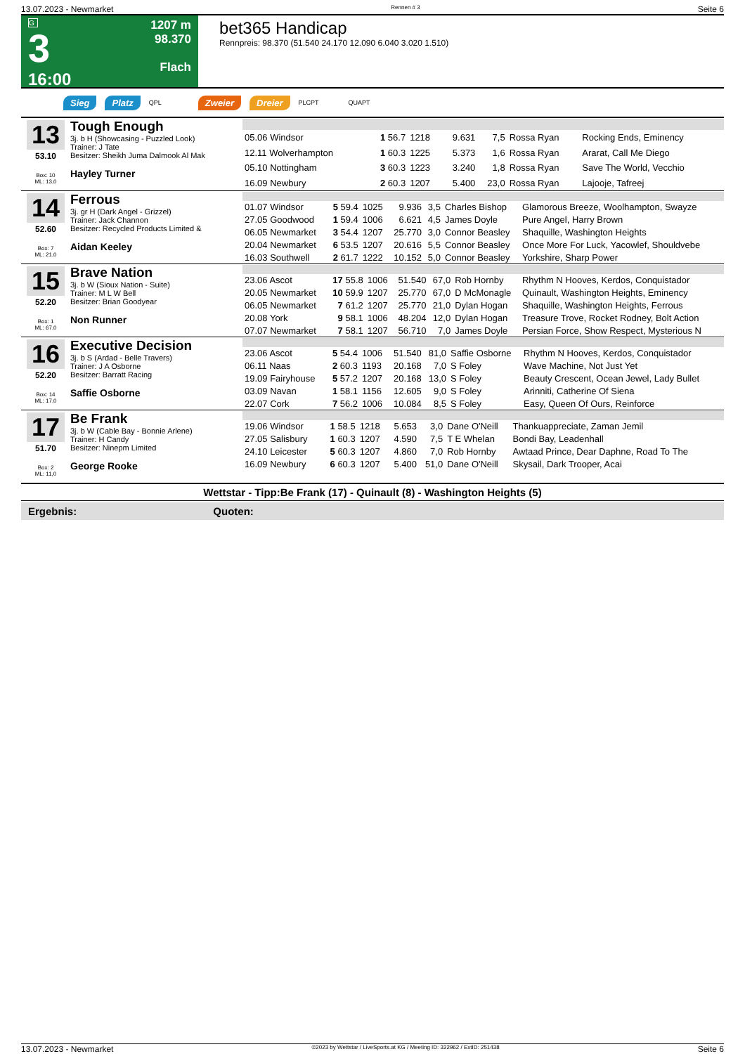13.07.2023 - Newmarket Rennen # 3 Seite 6
G
3
16:00
1207 m
98.370
Flach
bet365 Handicap
Rennpreis: 98.370 (51.540 24.170 12.090 6.040 3.020 1.510)
Sieg Platz QPL Zweier Dreier PLCPT QUAPT
13
53.10
Box: 10
ML: 13,0
Tough Enough
3j. b H (Showcasing - Puzzled Look)
Trainer: J Tate
Besitzer: Sheikh Juma Dalmook Al Mak
Hayley Turner
| 05.06 Windsor | 1 56.7 | 1218 | 9.631 | 7,5 | Rossa Ryan | Rocking Ends, Eminency |
| 12.11 Wolverhampton | 1 60.3 | 1225 | 5.373 | 1,6 | Rossa Ryan | Ararat, Call Me Diego |
| 05.10 Nottingham | 3 60.3 | 1223 | 3.240 | 1,8 | Rossa Ryan | Save The World, Vecchio |
| 16.09 Newbury | 2 60.3 | 1207 | 5.400 | 23,0 | Rossa Ryan | Lajooje, Tafreej |
14
52.60
Box: 7
ML: 21,0
Ferrous
3j. gr H (Dark Angel - Grizzel)
Trainer: Jack Channon
Besitzer: Recycled Products Limited &
Aidan Keeley
| 01.07 Windsor | 5 59.4 | 1025 | 9.936 | 3,5 | Charles Bishop | Glamorous Breeze, Woolhampton, Swayze |
| 27.05 Goodwood | 1 59.4 | 1006 | 6.621 | 4,5 | James Doyle | Pure Angel, Harry Brown |
| 06.05 Newmarket | 3 54.4 | 1207 | 25.770 | 3,0 | Connor Beasley | Shaquille, Washington Heights |
| 20.04 Newmarket | 6 53.5 | 1207 | 20.616 | 5,5 | Connor Beasley | Once More For Luck, Yacowlef, Shouldvebe |
| 16.03 Southwell | 2 61.7 | 1222 | 10.152 | 5,0 | Connor Beasley | Yorkshire, Sharp Power |
15
52.20
Box: 1
ML: 67,0
Brave Nation
3j. b W (Sioux Nation - Suite)
Trainer: M L W Bell
Besitzer: Brian Goodyear
Non Runner
| 23.06 Ascot | 17 55.8 | 1006 | 51.540 | 67,0 | Rob Hornby | Rhythm N Hooves, Kerdos, Conquistador |
| 20.05 Newmarket | 10 59.9 | 1207 | 25.770 | 67,0 | D McMonagle | Quinault, Washington Heights, Eminency |
| 06.05 Newmarket | 7 61.2 | 1207 | 25.770 | 21,0 | Dylan Hogan | Shaquille, Washington Heights, Ferrous |
| 20.08 York | 9 58.1 | 1006 | 48.204 | 12,0 | Dylan Hogan | Treasure Trove, Rocket Rodney, Bolt Action |
| 07.07 Newmarket | 7 58.1 | 1207 | 56.710 | 7,0 | James Doyle | Persian Force, Show Respect, Mysterious N |
16
52.20
Box: 14
ML: 17,0
Executive Decision
3j. b S (Ardad - Belle Travers)
Trainer: J A Osborne
Besitzer: Barratt Racing
Saffie Osborne
| 23.06 Ascot | 5 54.4 | 1006 | 51.540 | 81,0 | Saffie Osborne | Rhythm N Hooves, Kerdos, Conquistador |
| 06.11 Naas | 2 60.3 | 1193 | 20.168 | 7,0 | S Foley | Wave Machine, Not Just Yet |
| 19.09 Fairyhouse | 5 57.2 | 1207 | 20.168 | 13,0 | S Foley | Beauty Crescent, Ocean Jewel, Lady Bullet |
| 03.09 Navan | 1 58.1 | 1156 | 12.605 | 9,0 | S Foley | Arinniti, Catherine Of Siena |
| 22.07 Cork | 7 56.2 | 1006 | 10.084 | 8,5 | S Foley | Easy, Queen Of Ours, Reinforce |
17
51.70
Box: 2
ML: 11,0
Be Frank
3j. b W (Cable Bay - Bonnie Arlene)
Trainer: H Candy
Besitzer: Ninepm Limited
George Rooke
| 19.06 Windsor | 1 58.5 | 1218 | 5.653 | 3,0 | Dane O'Neill | Thankuappreciate, Zaman Jemil |
| 27.05 Salisbury | 1 60.3 | 1207 | 4.590 | 7,5 | T E Whelan | Bondi Bay, Leadenhall |
| 24.10 Leicester | 5 60.3 | 1207 | 4.860 | 7,0 | Rob Hornby | Awtaad Prince, Dear Daphne, Road To The |
| 16.09 Newbury | 6 60.3 | 1207 | 5.400 | 51,0 | Dane O'Neill | Skysail, Dark Trooper, Acai |
Wettstar - Tipp:Be Frank (17) - Quinault (8) - Washington Heights (5)
Ergebnis: Quoten:
13.07.2023 - Newmarket ©2023 by Wettstar / LiveSports.at KG / Meeting ID: 322962 / ExtID: 251438 Seite 6